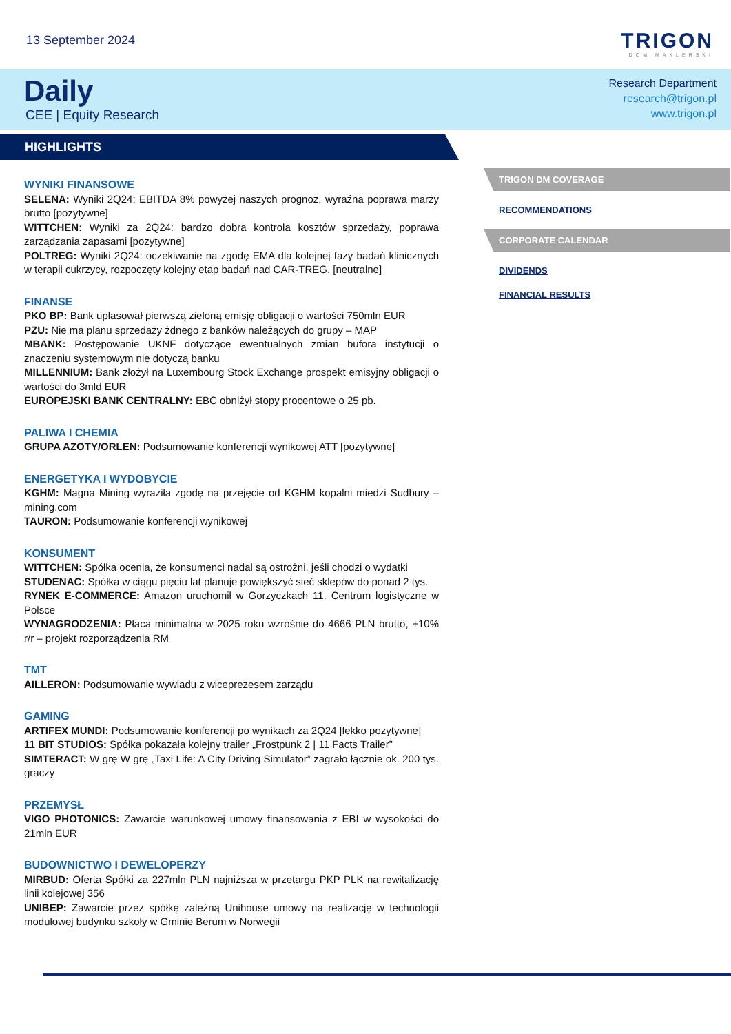13 September 2024
TRIGON
DOM MAKLERSKI
Daily
CEE | Equity Research
Research Department
research@trigon.pl
www.trigon.pl
HIGHLIGHTS
WYNIKI FINANSOWE
SELENA: Wyniki 2Q24: EBITDA 8% powyżej naszych prognoz, wyraźna poprawa marży brutto [pozytywne]
WITTCHEN: Wyniki za 2Q24: bardzo dobra kontrola kosztów sprzedaży, poprawa zarządzania zapasami [pozytywne]
POLTREG: Wyniki 2Q24: oczekiwanie na zgodę EMA dla kolejnej fazy badań klinicznych w terapii cukrzycy, rozpoczęty kolejny etap badań nad CAR-TREG. [neutralne]
FINANSE
PKO BP: Bank uplasował pierwszą zieloną emisję obligacji o wartości 750mln EUR
PZU: Nie ma planu sprzedaży żdnego z banków należących do grupy – MAP
MBANK: Postępowanie UKNF dotyczące ewentualnych zmian bufora instytucji o znaczeniu systemowym nie dotyczą banku
MILLENNIUM: Bank złożył na Luxembourg Stock Exchange prospekt emisyjny obligacji o wartości do 3mld EUR
EUROPEJSKI BANK CENTRALNY: EBC obniżył stopy procentowe o 25 pb.
PALIWA I CHEMIA
GRUPA AZOTY/ORLEN: Podsumowanie konferencji wynikowej ATT [pozytywne]
ENERGETYKA I WYDOBYCIE
KGHM: Magna Mining wyraziła zgodę na przejęcie od KGHM kopalni miedzi Sudbury – mining.com
TAURON: Podsumowanie konferencji wynikowej
KONSUMENT
WITTCHEN: Spółka ocenia, że konsumenci nadal są ostrożni, jeśli chodzi o wydatki
STUDENAC: Spółka w ciągu pięciu lat planuje powiększyć sieć sklepów do ponad 2 tys.
RYNEK E-COMMERCE: Amazon uruchomił w Gorzyczkach 11. Centrum logistyczne w Polsce
WYNAGRODZENIA: Płaca minimalna w 2025 roku wzrośnie do 4666 PLN brutto, +10% r/r – projekt rozporządzenia RM
TMT
AILLERON: Podsumowanie wywiadu z wiceprezesem zarządu
GAMING
ARTIFEX MUNDI: Podsumowanie konferencji po wynikach za 2Q24 [lekko pozytywne]
11 BIT STUDIOS: Spółka pokazała kolejny trailer „Frostpunk 2 | 11 Facts Trailer”
SIMTERACT: W grę W grę „Taxi Life: A City Driving Simulator” zagrało łącznie ok. 200 tys. graczy
PRZEMYSŁ
VIGO PHOTONICS: Zawarcie warunkowej umowy finansowania z EBI w wysokości do 21mln EUR
BUDOWNICTWO I DEWELOPERZY
MIRBUD: Oferta Spółki za 227mln PLN najniższa w przetargu PKP PLK na rewitalizację linii kolejowej 356
UNIBEP: Zawarcie przez spółkę zależną Unihouse umowy na realizację w technologii modułowej budynku szkoły w Gminie Berum w Norwegii
TRIGON DM COVERAGE
RECOMMENDATIONS
CORPORATE CALENDAR
DIVIDENDS
FINANCIAL RESULTS